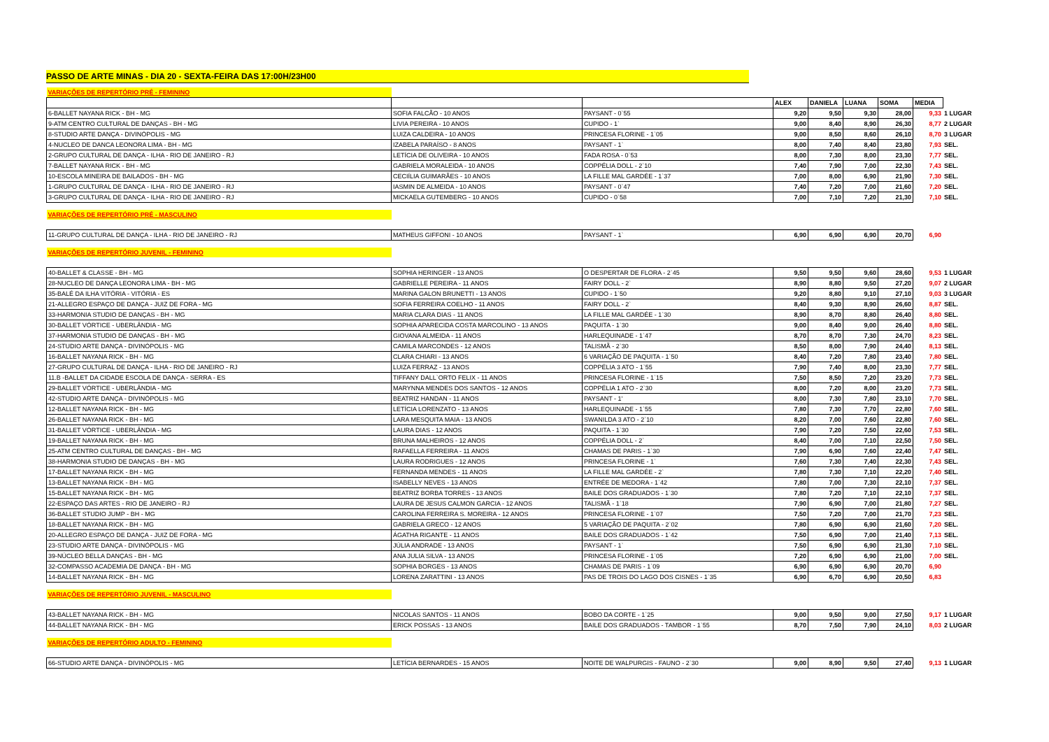PASSO DE ARTE MINAS - DIA 20 - SEXTA-FEIRA DAS 17:00H/23H00
| VARIAÇÕES DE REPERTÓRIO PRÉ - FEMININO | | | | | | | | |
| | | | ALEX | DANIELA | LUANA | SOMA | MEDIA | |
| 6-BALLET NAYANA RICK - BH - MG | SOFIA FALCÃO - 10 ANOS | PAYSANT - 0`55 | 9,20 | 9,50 | 9,30 | 28,00 | 9,33 | 1 LUGAR |
| 9-ATM CENTRO CULTURAL DE DANÇAS - BH - MG | LIVIA PEREIRA - 10 ANOS | CUPIDO - 1` | 9,00 | 8,40 | 8,90 | 26,30 | 8,77 | 2 LUGAR |
| 8-STUDIO ARTE DANÇA - DIVINÓPOLIS - MG | LUIZA CALDEIRA - 10 ANOS | PRINCESA FLORINE - 1`05 | 9,00 | 8,50 | 8,60 | 26,10 | 8,70 | 3 LUGAR |
| 4-NUCLEO DE DANCA LEONORA LIMA - BH - MG | IZABELA PARAÍSO - 8 ANOS | PAYSANT - 1` | 8,00 | 7,40 | 8,40 | 23,80 | 7,93 | SEL. |
| 2-GRUPO CULTURAL DE DANÇA - ILHA - RIO DE JANEIRO - RJ | LETÍCIA DE OLIVEIRA - 10 ANOS | FADA ROSA - 0`53 | 8,00 | 7,30 | 8,00 | 23,30 | 7,77 | SEL. |
| 7-BALLET NAYANA RICK - BH - MG | GABRIELA MORALEIDA - 10 ANOS | COPPÉLIA DOLL - 2`10 | 7,40 | 7,90 | 7,00 | 22,30 | 7,43 | SEL. |
| 10-ESCOLA MINEIRA DE BAILADOS - BH - MG | CECIÍLIA GUIMARÃES - 10 ANOS | LA FILLE MAL GARDÉE - 1`37 | 7,00 | 8,00 | 6,90 | 21,90 | 7,30 | SEL. |
| 1-GRUPO CULTURAL DE DANÇA - ILHA - RIO DE JANEIRO - RJ | IASMIN DE ALMEIDA - 10 ANOS | PAYSANT - 0`47 | 7,40 | 7,20 | 7,00 | 21,60 | 7,20 | SEL. |
| 3-GRUPO CULTURAL DE DANÇA - ILHA - RIO DE JANEIRO - RJ | MICKAELA GUTEMBERG - 10 ANOS | CUPIDO - 0`58 | 7,00 | 7,10 | 7,20 | 21,30 | 7,10 | SEL. |
| VARIAÇÕES DE REPERTÓRIO PRÉ - MASCULINO | | | | | | | | |
| 11-GRUPO CULTURAL DE DANÇA - ILHA - RIO DE JANEIRO - RJ | MATHEUS GIFFONI - 10 ANOS | PAYSANT - 1` | 6,90 | 6,90 | 6,90 | 20,70 | 6,90 | |
| VARIAÇÕES DE REPERTÓRIO JUVENIL - FEMININO | | | | | | | | |
| 40-BALLET & CLASSE - BH - MG | SOPHIA HERINGER - 13 ANOS | O DESPERTAR DE FLORA - 2`45 | 9,50 | 9,50 | 9,60 | 28,60 | 9,53 | 1 LUGAR |
| 28-NUCLEO DE DANÇA LEONORA LIMA - BH - MG | GABRIELLE PEREIRA - 11 ANOS | FAIRY DOLL - 2` | 8,90 | 8,80 | 9,50 | 27,20 | 9,07 | 2 LUGAR |
| 35-BALÉ DA ILHA VITÓRIA - VITÓRIA - ES | MARINA GALON BRUNETTI - 13 ANOS | CUPIDO - 1`50 | 9,20 | 8,80 | 9,10 | 27,10 | 9,03 | 3 LUGAR |
| 21-ALLEGRO ESPAÇO DE DANÇA - JUIZ DE FORA - MG | SOFIA FERREIRA COELHO - 11 ANOS | FAIRY DOLL - 2` | 8,40 | 9,30 | 8,90 | 26,60 | 8,87 | SEL. |
| 33-HARMONIA STUDIO DE DANÇAS - BH - MG | MARIA CLARA DIAS - 11 ANOS | LA FILLE MAL GARDÉE - 1`30 | 8,90 | 8,70 | 8,80 | 26,40 | 8,80 | SEL. |
| 30-BALLET VÓRTICE - UBERLÂNDIA - MG | SOPHIA APARECIDA COSTA MARCOLINO - 13 ANOS | PAQUITA - 1`30 | 9,00 | 8,40 | 9,00 | 26,40 | 8,80 | SEL. |
| 37-HARMONIA STUDIO DE DANÇAS - BH - MG | GIOVANA ALMEIDA - 11 ANOS | HARLEQUINADE - 1`47 | 8,70 | 8,70 | 7,30 | 24,70 | 8,23 | SEL. |
| 24-STUDIO ARTE DANÇA - DIVINÓPOLIS - MG | CAMILA MARCONDES - 12 ANOS | TALISMÃ - 2`30 | 8,50 | 8,00 | 7,90 | 24,40 | 8,13 | SEL. |
| 16-BALLET NAYANA RICK - BH - MG | CLARA CHIARI - 13 ANOS | 6 VARIAÇÃO DE PAQUITA - 1`50 | 8,40 | 7,20 | 7,80 | 23,40 | 7,80 | SEL. |
| 27-GRUPO CULTURAL DE DANÇA - ILHA - RIO DE JANEIRO - RJ | LUIZA FERRAZ - 13 ANOS | COPPÉLIA 3 ATO - 1`55 | 7,90 | 7,40 | 8,00 | 23,30 | 7,77 | SEL. |
| 11.B -BALLET DA CIDADE ESCOLA DE DANÇA - SERRA - ES | TIFFANY DALL`ORTO FELIX - 11 ANOS | PRINCESA FLORINE - 1`15 | 7,50 | 8,50 | 7,20 | 23,20 | 7,73 | SEL. |
| 29-BALLET VÓRTICE - UBERLÂNDIA - MG | MARYNNA MENDES DOS SANTOS - 12 ANOS | COPPÉLIA 1 ATO - 2`30 | 8,00 | 7,20 | 8,00 | 23,20 | 7,73 | SEL. |
| 42-STUDIO ARTE DANÇA - DIVINÓPOLIS - MG | BEATRIZ HANDAN - 11 ANOS | PAYSANT - 1' | 8,00 | 7,30 | 7,80 | 23,10 | 7,70 | SEL. |
| 12-BALLET NAYANA RICK - BH - MG | LETÍCIA LORENZATO - 13 ANOS | HARLEQUINADE - 1`55 | 7,80 | 7,30 | 7,70 | 22,80 | 7,60 | SEL. |
| 26-BALLET NAYANA RICK - BH - MG | LARA MESQUITA MAIA - 13 ANOS | SWANILDA 3 ATO - 2`10 | 8,20 | 7,00 | 7,60 | 22,80 | 7,60 | SEL. |
| 31-BALLET VÓRTICE - UBERLÂNDIA - MG | LAURA DIAS - 12 ANOS | PAQUITA - 1`30 | 7,90 | 7,20 | 7,50 | 22,60 | 7,53 | SEL. |
| 19-BALLET NAYANA RICK - BH - MG | BRUNA MALHEIROS - 12 ANOS | COPPÉLIA DOLL - 2` | 8,40 | 7,00 | 7,10 | 22,50 | 7,50 | SEL. |
| 25-ATM CENTRO CULTURAL DE DANÇAS - BH - MG | RAFAELLA FERREIRA - 11 ANOS | CHAMAS DE PARIS - 1`30 | 7,90 | 6,90 | 7,60 | 22,40 | 7,47 | SEL. |
| 38-HARMONIA STUDIO DE DANÇAS - BH - MG | LAURA RODRIGUES - 12 ANOS | PRINCESA FLORINE - 1` | 7,60 | 7,30 | 7,40 | 22,30 | 7,43 | SEL. |
| 17-BALLET NAYANA RICK - BH - MG | FERNANDA MENDES - 11 ANOS | LA FILLE MAL GARDÉE - 2` | 7,80 | 7,30 | 7,10 | 22,20 | 7,40 | SEL. |
| 13-BALLET NAYANA RICK - BH - MG | ISABELLY NEVES - 13 ANOS | ENTRÉE DE MEDORA - 1`42 | 7,80 | 7,00 | 7,30 | 22,10 | 7,37 | SEL. |
| 15-BALLET NAYANA RICK - BH - MG | BEATRIZ BORBA TORRES - 13 ANOS | BAILE DOS GRADUADOS - 1`30 | 7,80 | 7,20 | 7,10 | 22,10 | 7,37 | SEL. |
| 22-ESPAÇO DAS ARTES - RIO DE JANEIRO - RJ | LAURA DE JESUS CALMON GARCIA - 12 ANOS | TALISMÃ - 1`18 | 7,90 | 6,90 | 7,00 | 21,80 | 7,27 | SEL. |
| 36-BALLET STUDIO JUMP - BH - MG | CAROLINA FERREIRA S. MOREIRA - 12 ANOS | PRINCESA FLORINE - 1`07 | 7,50 | 7,20 | 7,00 | 21,70 | 7,23 | SEL. |
| 18-BALLET NAYANA RICK - BH - MG | GABRIELA GRECO - 12 ANOS | 5 VARIAÇÃO DE PAQUITA - 2`02 | 7,80 | 6,90 | 6,90 | 21,60 | 7,20 | SEL. |
| 20-ALLEGRO ESPAÇO DE DANÇA - JUIZ DE FORA - MG | ÁGATHA RIGANTE - 11 ANOS | BAILE DOS GRADUADOS - 1`42 | 7,50 | 6,90 | 7,00 | 21,40 | 7,13 | SEL. |
| 23-STUDIO ARTE DANÇA - DIVINÓPOLIS - MG | JÚLIA ANDRADE - 13 ANOS | PAYSANT - 1` | 7,50 | 6,90 | 6,90 | 21,30 | 7,10 | SEL. |
| 39-NÚCLEO BELLA DANÇAS - BH - MG | ANA JULIA SILVA - 13 ANOS | PRINCESA FLORINE - 1`05 | 7,20 | 6,90 | 6,90 | 21,00 | 7,00 | SEL. |
| 32-COMPASSO ACADEMIA DE DANÇA - BH - MG | SOPHIA BORGES - 13 ANOS | CHAMAS DE PARIS - 1`09 | 6,90 | 6,90 | 6,90 | 20,70 | 6,90 | |
| 14-BALLET NAYANA RICK - BH - MG | LORENA ZARATTINI - 13 ANOS | PAS DE TROIS DO LAGO DOS CISNES - 1`35 | 6,90 | 6,70 | 6,90 | 20,50 | 6,83 | |
| VARIAÇÕES DE REPERTÓRIO JUVENIL - MASCULINO | | | | | | | | |
| 43-BALLET NAYANA RICK - BH - MG | NICOLAS SANTOS - 11 ANOS | BOBO DA CORTE - 1`25 | 9,00 | 9,50 | 9,00 | 27,50 | 9,17 | 1 LUGAR |
| 44-BALLET NAYANA RICK - BH - MG | ERICK POSSAS - 13 ANOS | BAILE DOS GRADUADOS - TAMBOR - 1`55 | 8,70 | 7,50 | 7,90 | 24,10 | 8,03 | 2 LUGAR |
| VARIAÇÕES DE REPERTÓRIO ADULTO - FEMININO | | | | | | | | |
| 66-STUDIO ARTE DANÇA - DIVINÓPOLIS - MG | LETÍCIA BERNARDES - 15 ANOS | NOITE DE WALPURGIS - FAUNO - 2`30 | 9,00 | 8,90 | 9,50 | 27,40 | 9,13 | 1 LUGAR |